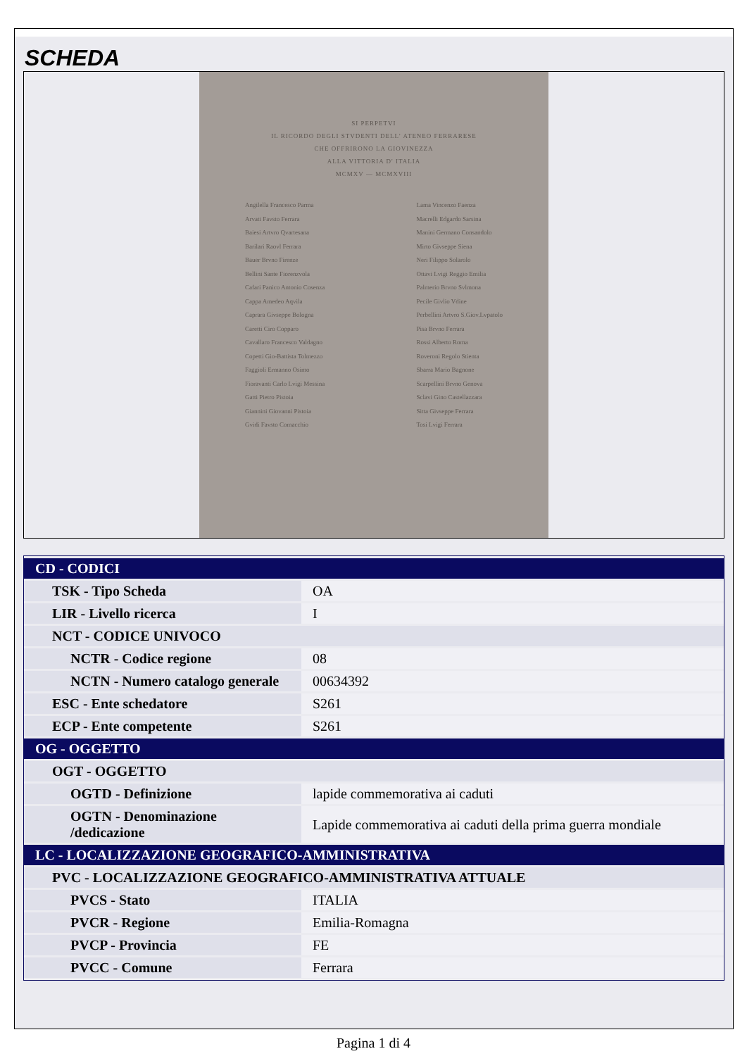SCHEDA
SI PERPETVI
IL RICORDO DEGLI STVDENTI DELL' ATENEO FERRARESE
CHE OFFRIRONO LA GIOVINEZZA
ALLA VITTORIA D' ITALIA
MCMXV — MCMXVIII
Angilella Francesco Parma
Arvati Favsto Ferrara
Baiesi Artvro Qvartesana
Barilari Raovl Ferrara
Bauer Brvno Firenze
Bellini Sante Fiorenzvola
Cafari Panico Antonio Cosenza
Cappa Amedeo Aqvila
Caprara Givseppe Bologna
Caretti Ciro Copparo
Cavallaro Francesco Valdagno
Copetti Gio-Battista Tolmezzo
Faggioli Ermanno Osimo
Fioravanti Carlo Lvigi Messina
Gatti Pietro Pistoia
Giannini Giovanni Pistoia
Gvidi Favsto Comacchio
Lama Vincenzo Faenza
Macrelli Edgardo Sarsina
Manini Germano Consandolo
Mirto Givseppe Siena
Neri Filippo Solarolo
Ottavi Lvigi Reggio Emilia
Palmerio Brvno Svlmona
Pecile Givlio Vdine
Perbellini Artvro S.Giov.Lvpatolo
Pisa Brvno Ferrara
Rossi Alberto Roma
Roveroni Regolo Stienta
Sbarra Mario Bagnone
Scarpellini Brvno Genova
Sclavi Gino Castellazzara
Sitta Givseppe Ferrara
Tosi Lvigi Ferrara
| CD - CODICI | |
| TSK - Tipo Scheda | OA |
| LIR - Livello ricerca | I |
| NCT - CODICE UNIVOCO | |
| NCTR - Codice regione | 08 |
| NCTN - Numero catalogo generale | 00634392 |
| ESC - Ente schedatore | S261 |
| ECP - Ente competente | S261 |
| OG - OGGETTO | |
| OGT - OGGETTO | |
| OGTD - Definizione | lapide commemorativa ai caduti |
| OGTN - Denominazione /dedicazione | Lapide commemorativa ai caduti della prima guerra mondiale |
| LC - LOCALIZZAZIONE GEOGRAFICO-AMMINISTRATIVA | |
| PVC - LOCALIZZAZIONE GEOGRAFICO-AMMINISTRATIVA ATTUALE | |
| PVCS - Stato | ITALIA |
| PVCR - Regione | Emilia-Romagna |
| PVCP - Provincia | FE |
| PVCC - Comune | Ferrara |
Pagina 1 di 4